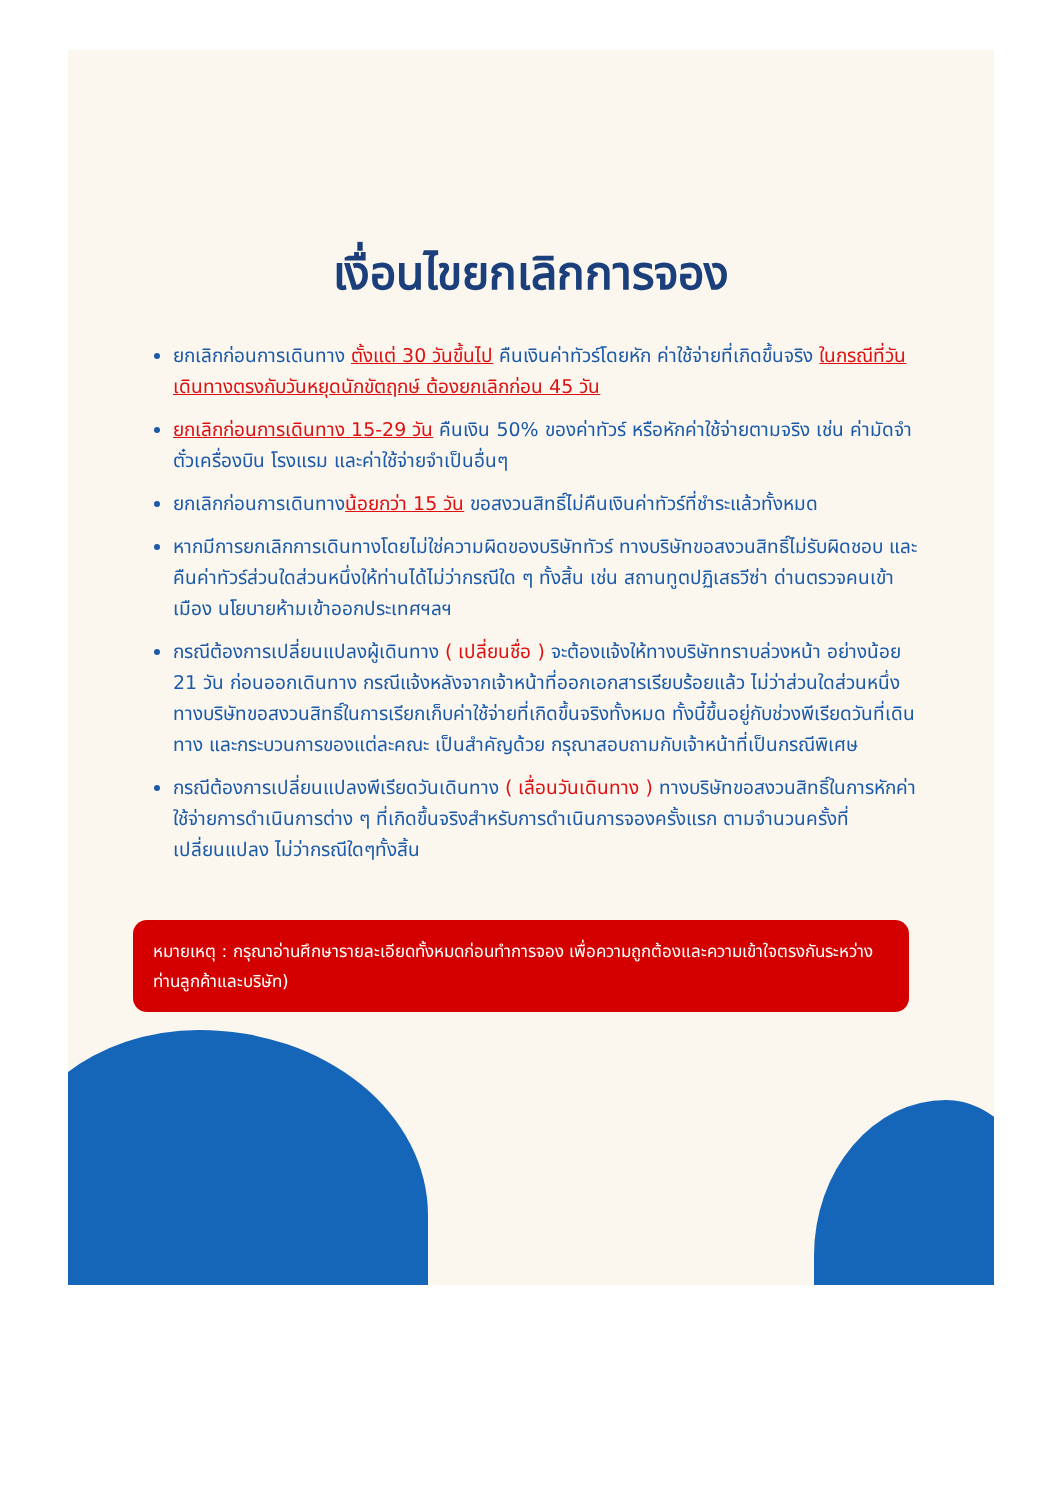เงื่อนไขยกเลิกการจอง
ยกเลิกก่อนการเดินทาง ตั้งแต่ 30 วันขึ้นไป คืนเงินค่าทัวร์โดยหัก ค่าใช้จ่ายที่เกิดขึ้นจริง ในกรณีที่วันเดินทางตรงกับวันหยุดนักขัตฤกษ์ ต้องยกเลิกก่อน 45 วัน
ยกเลิกก่อนการเดินทาง 15-29 วัน คืนเงิน 50% ของค่าทัวร์ หรือหักค่าใช้จ่ายตามจริง เช่น ค่ามัดจำตั๋วเครื่องบิน โรงแรม และค่าใช้จ่ายจำเป็นอื่นๆ
ยกเลิกก่อนการเดินทางน้อยกว่า 15 วัน ขอสงวนสิทธิ์ไม่คืนเงินค่าทัวร์ที่ชำระแล้วทั้งหมด
หากมีการยกเลิกการเดินทางโดยไม่ใช่ความผิดของบริษัททัวร์ ทางบริษัทขอสงวนสิทธิ์ไม่รับผิดชอบ และ คืนค่าทัวร์ส่วนใดส่วนหนึ่งให้ท่านได้ไม่ว่ากรณีใด ๆ ทั้งสิ้น เช่น สถานทูตปฏิเสธวีซ่า ด่านตรวจคนเข้าเมือง นโยบายห้ามเข้าออกประเทศฯลฯ
กรณีต้องการเปลี่ยนแปลงผู้เดินทาง ( เปลี่ยนชื่อ ) จะต้องแจ้งให้ทางบริษัททราบล่วงหน้า อย่างน้อย 21 วัน ก่อนออกเดินทาง กรณีแจ้งหลังจากเจ้าหน้าที่ออกเอกสารเรียบร้อยแล้ว ไม่ว่าส่วนใดส่วนหนึ่ง ทางบริษัทขอสงวนสิทธิ์ในการเรียกเก็บค่าใช้จ่ายที่เกิดขึ้นจริงทั้งหมด ทั้งนี้ขึ้นอยู่กับช่วงพีเรียดวันที่เดินทาง และกระบวนการของแต่ละคณะ เป็นสำคัญด้วย กรุณาสอบถามกับเจ้าหน้าที่เป็นกรณีพิเศษ
กรณีต้องการเปลี่ยนแปลงพีเรียดวันเดินทาง ( เลื่อนวันเดินทาง ) ทางบริษัทขอสงวนสิทธิ์ในการหักค่าใช้จ่ายการดำเนินการต่าง ๆ ที่เกิดขึ้นจริงสำหรับการดำเนินการจองครั้งแรก ตามจำนวนครั้งที่เปลี่ยนแปลง ไม่ว่ากรณีใดๆทั้งสิ้น
หมายเหตุ : กรุณาอ่านศึกษารายละเอียดทั้งหมดก่อนทำการจอง เพื่อความถูกต้องและความเข้าใจตรงกันระหว่างท่านลูกค้าและบริษัท)